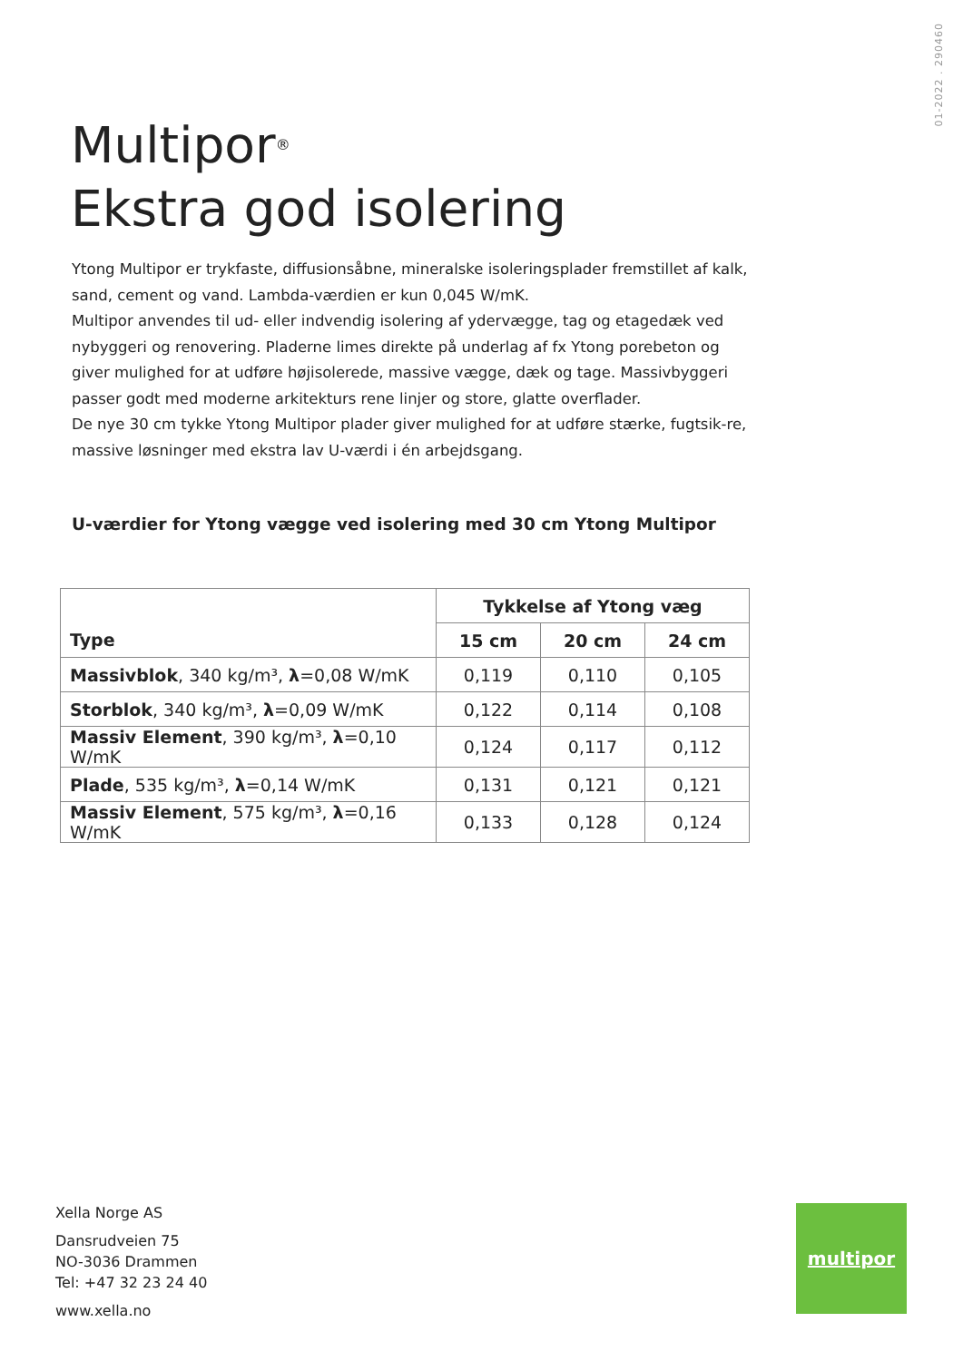01-2022 . 290460
Multipor<sup>®</sup>
Ekstra god isolering
Ytong Multipor er trykfaste, diffusionsåbne, mineralske isoleringsplader fremstillet af kalk, sand, cement og vand. Lambda-værdien er kun 0,045 W/mK.
Multipor anvendes til ud- eller indvendig isolering af ydervægge, tag og etagedæk ved nybyggeri og renovering. Pladerne limes direkte på underlag af fx Ytong porebeton og giver mulighed for at udføre højisolerede, massive vægge, dæk og tage. Massivbyggeri passer godt med moderne arkitekturs rene linjer og store, glatte overflader.
De nye 30 cm tykke Ytong Multipor plader giver mulighed for at udføre stærke, fugtsik-re, massive løsninger med ekstra lav U-værdi i én arbejdsgang.
U-værdier for Ytong vægge ved isolering med 30 cm Ytong Multipor
| Type | Tykkelse af Ytong væg | | |
| --- | --- | --- | --- |
| | 15 cm | 20 cm | 24 cm |
| Massivblok , 340 kg/m³, λ =0,08 W/mK | 0,119 | 0,110 | 0,105 |
| Storblok , 340 kg/m³, λ =0,09 W/mK | 0,122 | 0,114 | 0,108 |
| Massiv Element , 390 kg/m³, λ =0,10 W/mK | 0,124 | 0,117 | 0,112 |
| Plade , 535 kg/m³, λ =0,14 W/mK | 0,131 | 0,121 | 0,121 |
| Massiv Element , 575 kg/m³, λ =0,16 W/mK | 0,133 | 0,128 | 0,124 |
Xella Norge AS
Dansrudveien 75
NO-3036 Drammen
Tel: +47 32 23 24 40
www.xella.no
multipor